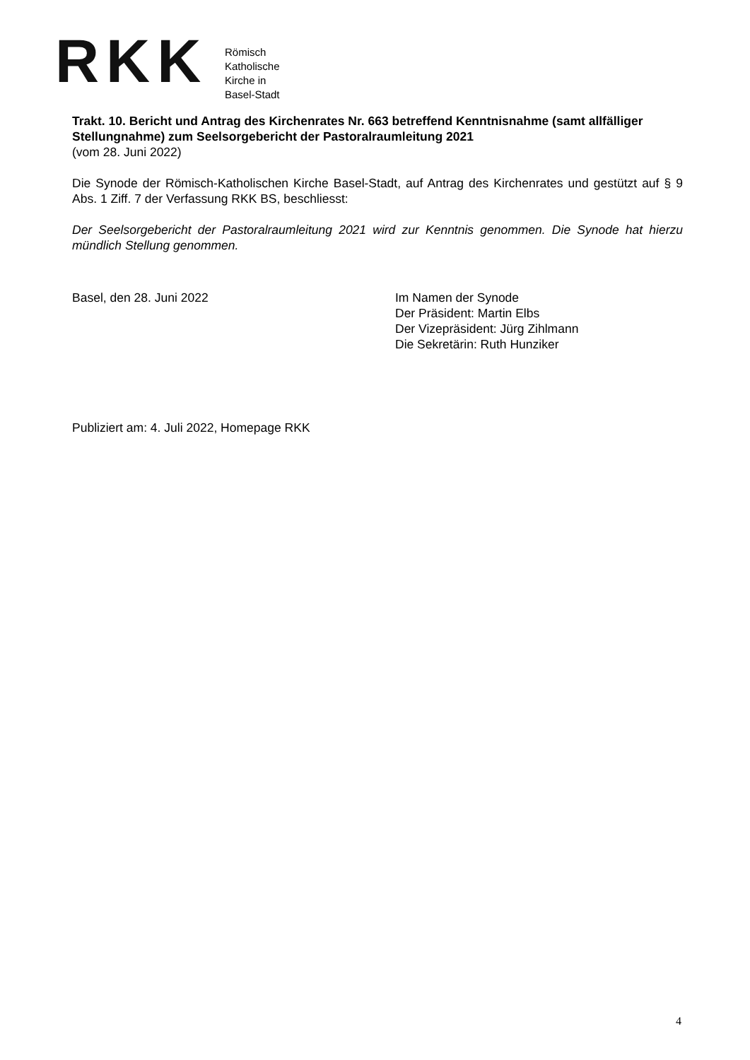RKK
Römisch
Katholische
Kirche in
Basel-Stadt
Trakt. 10. Bericht und Antrag des Kirchenrates Nr. 663 betreffend Kenntnisnahme (samt allfälliger Stellungnahme) zum Seelsorgebericht der Pastoralraumleitung 2021
(vom 28. Juni 2022)
Die Synode der Römisch-Katholischen Kirche Basel-Stadt, auf Antrag des Kirchenrates und gestützt auf § 9 Abs. 1 Ziff. 7 der Verfassung RKK BS, beschliesst:
Der Seelsorgebericht der Pastoralraumleitung 2021 wird zur Kenntnis genommen. Die Synode hat hierzu mündlich Stellung genommen.
Basel, den 28. Juni 2022 Im Namen der Synode
Der Präsident: Martin Elbs
Der Vizepräsident: Jürg Zihlmann
Die Sekretärin: Ruth Hunziker
Publiziert am: 4. Juli 2022, Homepage RKK
4